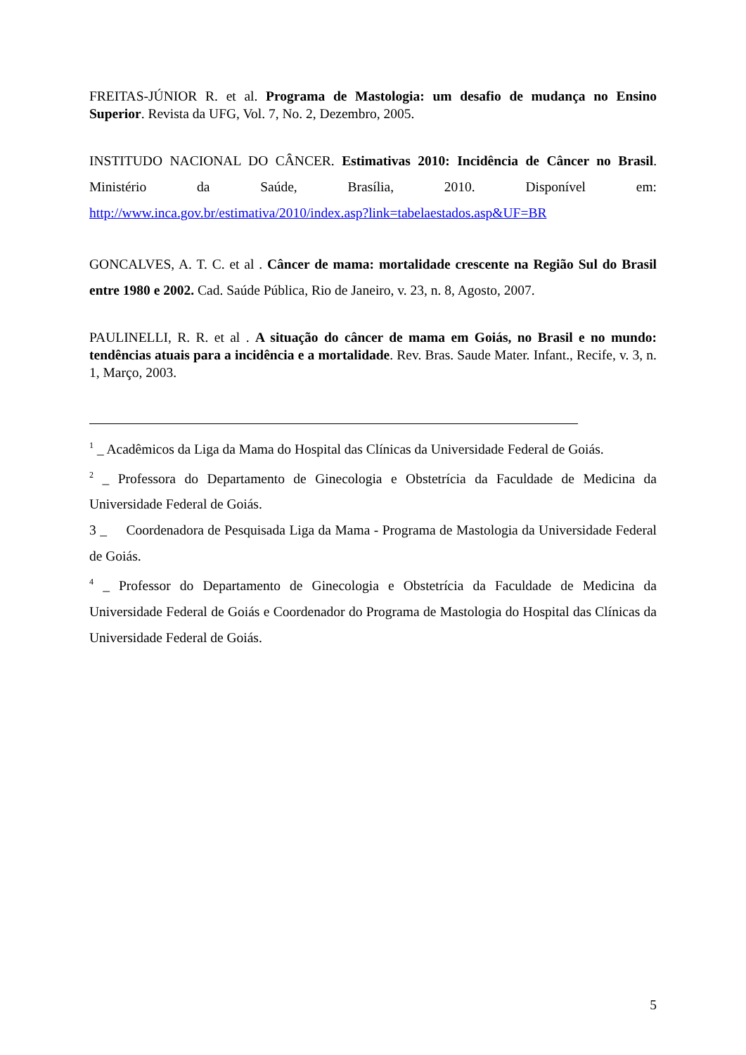FREITAS-JÚNIOR R. et al. Programa de Mastologia: um desafio de mudança no Ensino Superior. Revista da UFG, Vol. 7, No. 2, Dezembro, 2005.
INSTITUDO NACIONAL DO CÂNCER. Estimativas 2010: Incidência de Câncer no Brasil. Ministério da Saúde, Brasília, 2010. Disponível em: http://www.inca.gov.br/estimativa/2010/index.asp?link=tabelaestados.asp&UF=BR
GONCALVES, A. T. C. et al . Câncer de mama: mortalidade crescente na Região Sul do Brasil entre 1980 e 2002. Cad. Saúde Pública, Rio de Janeiro, v. 23, n. 8, Agosto, 2007.
PAULINELLI, R. R. et al . A situação do câncer de mama em Goiás, no Brasil e no mundo: tendências atuais para a incidência e a mortalidade. Rev. Bras. Saude Mater. Infant., Recife, v. 3, n. 1, Março, 2003.
<sup>1</sup> _ Acadêmicos da Liga da Mama do Hospital das Clínicas da Universidade Federal de Goiás.
<sup>2</sup> _ Professora do Departamento de Ginecologia e Obstetrícia da Faculdade de Medicina da Universidade Federal de Goiás.
3 _ Coordenadora de Pesquisada Liga da Mama - Programa de Mastologia da Universidade Federal de Goiás.
<sup>4</sup> _ Professor do Departamento de Ginecologia e Obstetrícia da Faculdade de Medicina da Universidade Federal de Goiás e Coordenador do Programa de Mastologia do Hospital das Clínicas da Universidade Federal de Goiás.
5